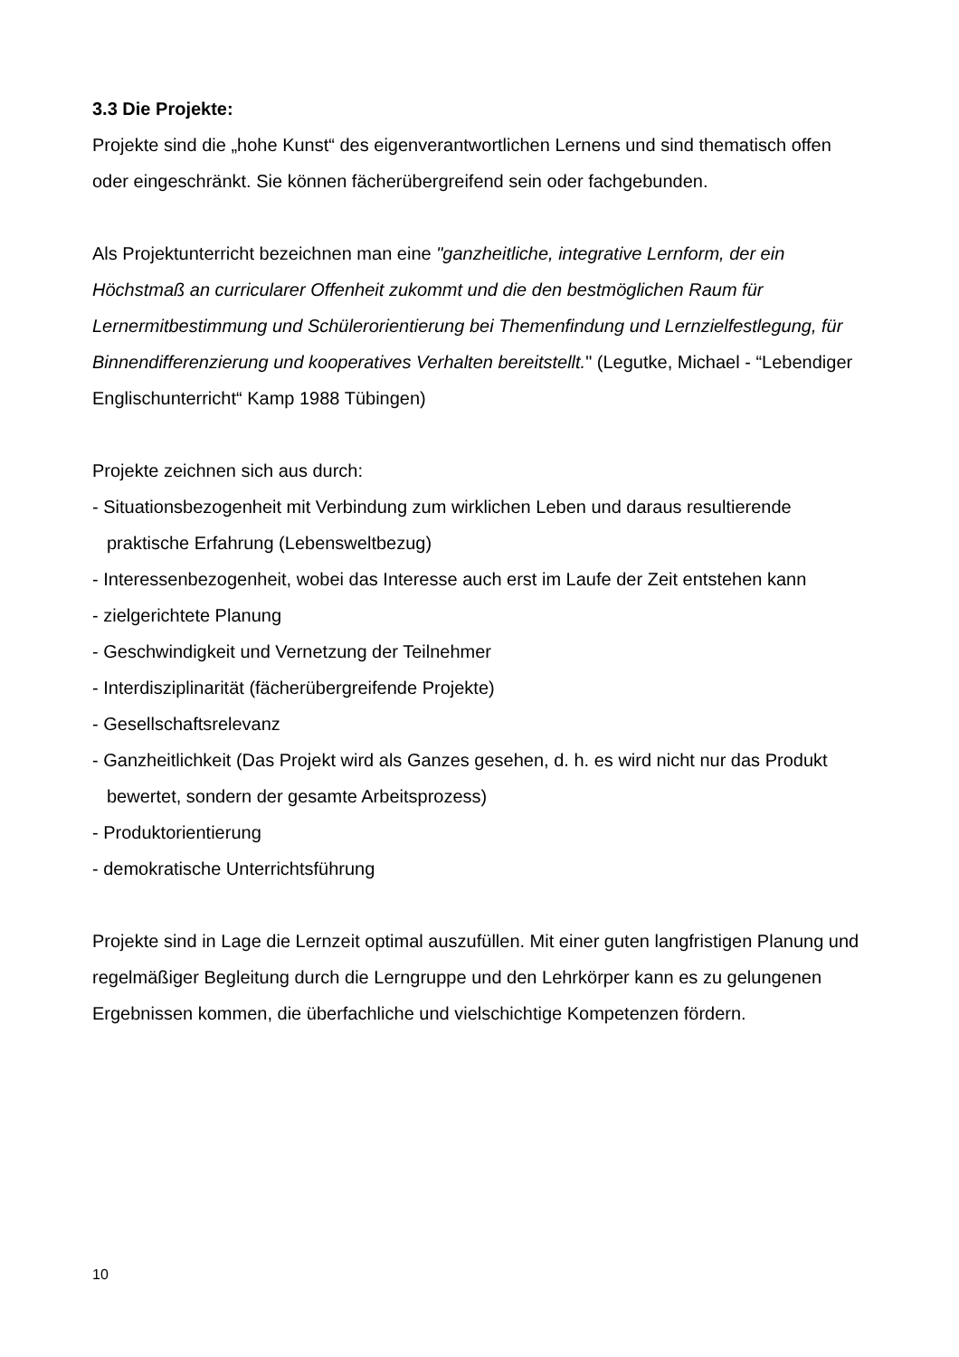3.3 Die Projekte:
Projekte sind die „hohe Kunst“ des eigenverantwortlichen Lernens und sind thematisch offen oder eingeschränkt. Sie können fächerübergreifend sein oder fachgebunden.
Als Projektunterricht bezeichnen man eine "ganzheitliche, integrative Lernform, der ein Höchstmaß an curricularer Offenheit zukommt und die den bestmöglichen Raum für Lernermitbestimmung und Schülerorientierung bei Themenfindung und Lernzielfestlegung, für Binnendifferenzierung und kooperatives Verhalten bereitstellt." (Legutke, Michael - “Lebendiger Englischunterricht“ Kamp 1988 Tübingen)
Projekte zeichnen sich aus durch:
- Situationsbezogenheit mit Verbindung zum wirklichen Leben und daraus resultierende praktische Erfahrung (Lebensweltbezug)
- Interessenbezogenheit, wobei das Interesse auch erst im Laufe der Zeit entstehen kann
- zielgerichtete Planung
- Geschwindigkeit und Vernetzung der Teilnehmer
- Interdisziplinarität (fächerübergreifende Projekte)
- Gesellschaftsrelevanz
- Ganzheitlichkeit (Das Projekt wird als Ganzes gesehen, d. h. es wird nicht nur das Produkt bewertet, sondern der gesamte Arbeitsprozess)
- Produktorientierung
- demokratische Unterrichtsführung
Projekte sind in Lage die Lernzeit optimal auszufüllen. Mit einer guten langfristigen Planung und regelmäßiger Begleitung durch die Lerngruppe und den Lehrkörper kann es zu gelungenen Ergebnissen kommen, die überfachliche und vielschichtige Kompetenzen fördern.
10